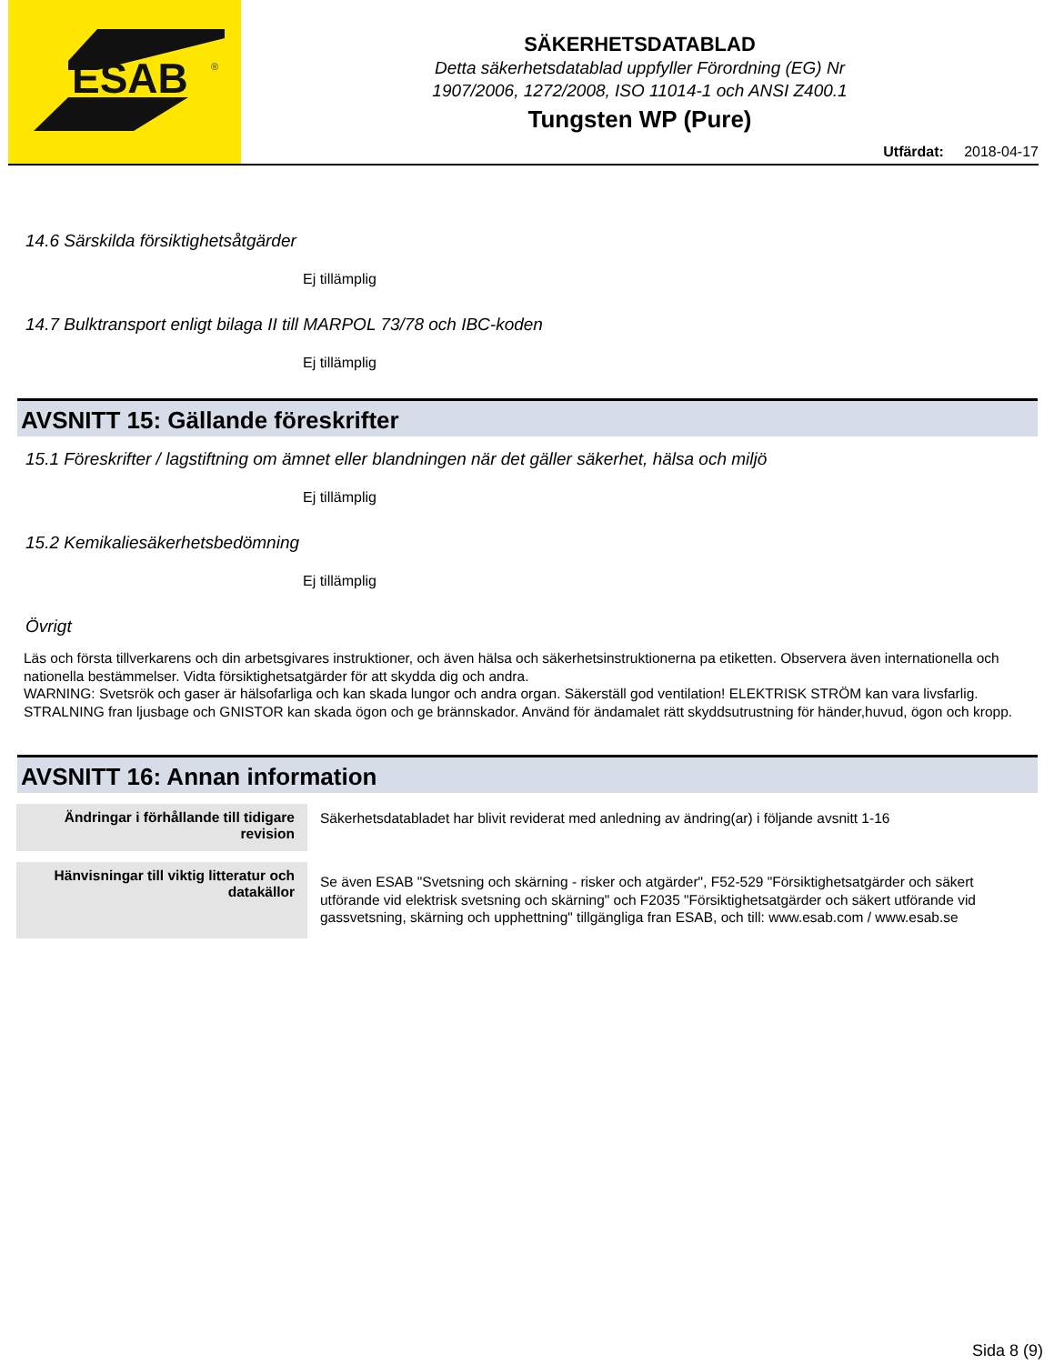ESAB
®
SÄKERHETSDATABLAD
Detta säkerhetsdatablad uppfyller Förordning (EG) Nr
1907/2006, 1272/2008, ISO 11014-1 och ANSI Z400.1
Tungsten WP (Pure)
Utfärdat: 2018-04-17
14.6 Särskilda försiktighetsåtgärder
Ej tillämplig
14.7 Bulktransport enligt bilaga II till MARPOL 73/78 och IBC-koden
Ej tillämplig
AVSNITT 15: Gällande föreskrifter
15.1 Föreskrifter / lagstiftning om ämnet eller blandningen när det gäller säkerhet, hälsa och miljö
Ej tillämplig
15.2 Kemikaliesäkerhetsbedömning
Ej tillämplig
Övrigt
Läs och första tillverkarens och din arbetsgivares instruktioner, och även hälsa och säkerhetsinstruktionerna pa etiketten. Observera även internationella och nationella bestämmelser. Vidta försiktighetsatgärder för att skydda dig och andra.
WARNING: Svetsrök och gaser är hälsofarliga och kan skada lungor och andra organ. Säkerställ god ventilation! ELEKTRISK STRÖM kan vara livsfarlig. STRALNING fran ljusbage och GNISTOR kan skada ögon och ge brännskador. Använd för ändamalet rätt skyddsutrustning för händer,huvud, ögon och kropp.
AVSNITT 16: Annan information
| Ändringar i förhållande till tidigare revision | Säkerhetsdatabladet har blivit reviderat med anledning av ändring(ar) i följande avsnitt 1-16 |
| Hänvisningar till viktig litteratur och datakällor | Se även ESAB "Svetsning och skärning - risker och atgärder", F52-529 "Försiktighetsatgärder och säkert utförande vid elektrisk svetsning och skärning" och F2035 "Försiktighetsatgärder och säkert utförande vid gassvetsning, skärning och upphettning" tillgängliga fran ESAB, och till: www.esab.com / www.esab.se |
Sida 8 (9)